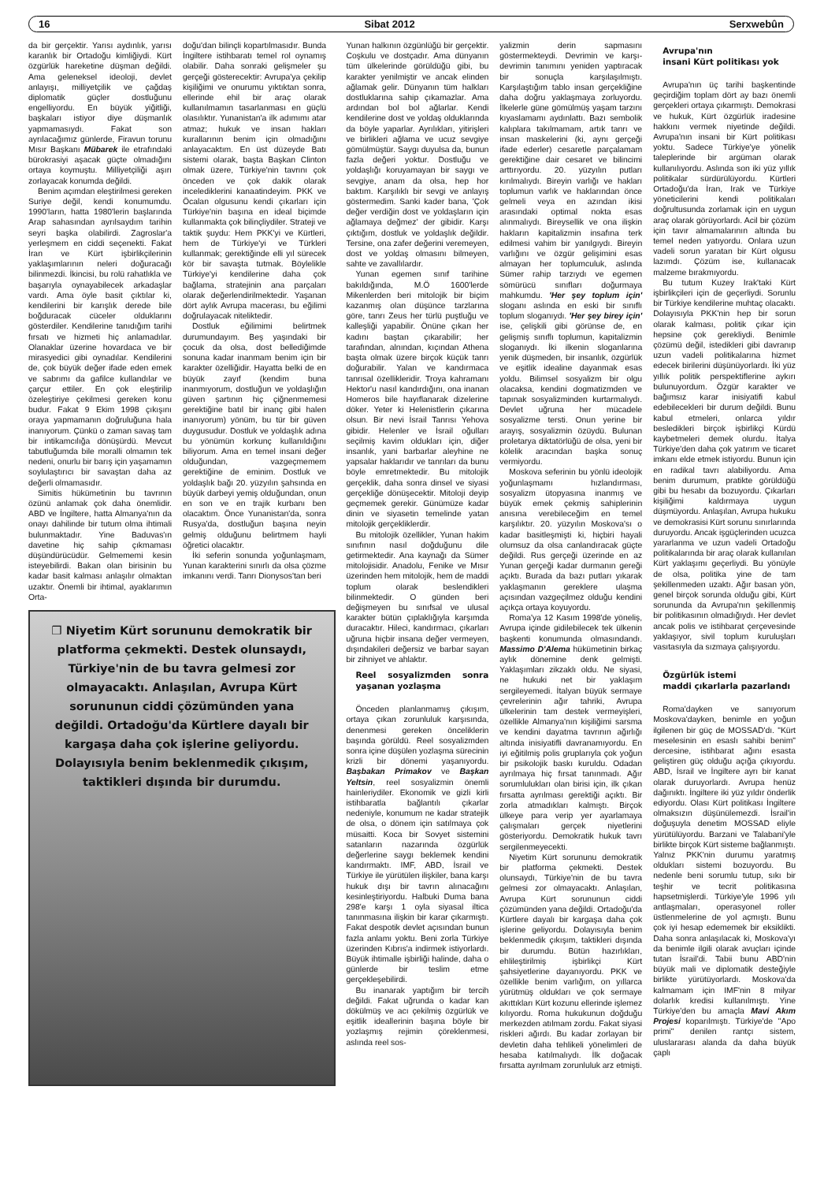16 Sibat 2012 Serxwebûn
da bir gerçektir. Yarısı aydınlık, yarısı karanlık bir Ortadoğu kimliğiydi. Kürt özgürlük hareketine düşman değildi. Ama geleneksel ideoloji, devlet anlayışı, milliyetçilik ve çağdaş diplomatik güçler dostluğunu engelliyordu. En büyük yiğitliği, başkaları istiyor diye düşmanlık yapmamasıydı. Fakat son ayrılacağımız günlerde, Firavun torunu Mısır Başkanı Mübarek ile etrafındaki bürokrasiyi aşacak güçte olmadığını ortaya koymuştu. Milliyetçiliği aşırı zorlayacak konumda değildi.
Benim açımdan eleştirilmesi gereken Suriye değil, kendi konumumdu. 1990'ların, hatta 1980'lerin başlarında Arap sahasından ayrılsaydım tarihin seyri başka olabilirdi. Zagroslar'a yerleşmem en ciddi seçenekti. Fakat İran ve Kürt işbirlikçilerinin yaklaşımlarının neleri doğuracağı bilinmezdi. İkincisi, bu rolü rahatlıkla ve başarıyla oynayabilecek arkadaşlar vardı. Ama öyle basit çıktılar ki, kendilerini bir karışlık derede bile boğduracak cüceler olduklarını gösterdiler. Kendilerine tanıdığım tarihi fırsatı ve hizmeti hiç anlamadılar. Olanaklar üzerine hovardaca ve bir mirasyedici gibi oynadılar. Kendilerini de, çok büyük değer ifade eden emek ve sabrımı da gafilce kullandılar ve çarçur ettiler. En çok eleştirilip özeleştiriye çekilmesi gereken konu budur. Fakat 9 Ekim 1998 çıkışını oraya yapmamanın doğruluğuna hala inanıyorum. Çünkü o zaman savaş tam bir intikamcılığa dönüşürdü. Mevcut tabutluğumda bile moralli olmamın tek nedeni, onurlu bir barış için yaşamamın soylulaştırıcı bir savaştan daha az değerli olmamasıdır.
Simitis hükümetinin bu tavrının özünü anlamak çok daha önemlidir. ABD ve İngiltere, hatta Almanya'nın da onayı dahilinde bir tutum olma ihtimali bulunmaktadır. Yine Baduvas'ın davetine hiç sahip çıkmaması düşündürücüdür. Gelmememi kesin isteyebilirdi. Bakan olan birisinin bu kadar basit kalması anlaşılır olmaktan uzaktır. Önemli bir ihtimal, ayaklarımın Orta-
doğu'dan bilinçli kopartılmasıdır. Bunda İngiltere istihbaratı temel rol oynamış olabilir. Daha sonraki gelişmeler şu gerçeği gösterecektir: Avrupa'ya çekilip kişiliğimi ve onurumu yıktıktan sonra, ellerinde ehil bir araç olarak kullanılmamın tasarlanması en güçlü olasılıktır. Yunanistan'a ilk adımımı atar atmaz; hukuk ve insan hakları kurallarının benim için olmadığını anlayacaktım. En üst düzeyde Batı sistemi olarak, başta Başkan Clinton olmak üzere, Türkiye'nin tavrını çok önceden ve çok dakik olarak incelediklerini kanaatindeyim. PKK ve Öcalan olgusunu kendi çıkarları için Türkiye'nin başına en ideal biçimde kullanmakta çok bilinçliydiler. Strateji ve taktik şuydu: Hem PKK'yi ve Kürtleri, hem de Türkiye'yi ve Türkleri kullanmak; gerektiğinde elli yıl sürecek kör bir savaşta tutmak. Böylelikle Türkiye'yi kendilerine daha çok bağlama, stratejinin ana parçaları olarak değerlendirilmektedir. Yaşanan dört aylık Avrupa macerası, bu eğilimi doğrulayacak niteliktedir.
Dostluk eğilimimi belirtmek durumundayım. Beş yaşındaki bir çocuk da olsa, dost bellediğimde sonuna kadar inanmam benim için bir karakter özelliğidir. Hayatta belki de en büyük zayıf (kendim buna inanmıyorum, dostluğun ve yoldaşlığın güven şartının hiç çiğnenmemesi gerektiğine batıl bir inanç gibi halen inanıyorum) yönüm, bu tür bir güven duygusudur. Dostluk ve yoldaşlık adına bu yönümün korkunç kullanıldığını biliyorum. Ama en temel insani değer olduğundan, vazgeçmemem gerektiğine de eminim. Dostluk ve yoldaşlık bağı 20. yüzyılın şahsında en büyük darbeyi yemiş olduğundan, onun en son ve en trajik kurbanı ben olacaktım. Önce Yunanistan'da, sonra Rusya'da, dostluğun başına neyin gelmiş olduğunu belirtmem hayli öğretici olacaktır.
İki seferin sonunda yoğunlaşmam, Yunan karakterini sınırlı da olsa çözme imkanını verdi. Tanrı Dionysos'tan beri
❒ Niyetim Kürt sorununu demokratik bir platforma çekmekti. Destek olunsaydı, Türkiye'nin de bu tavra gelmesi zor olmayacaktı. Anlaşılan, Avrupa Kürt sorununun ciddi çözümünden yana değildi. Ortadoğu'da Kürtlere dayalı bir kargaşa daha çok işlerine geliyordu. Dolayısıyla benim beklenmedik çıkışım, taktikleri dışında bir durumdu.
Yunan halkının özgünlüğü bir gerçektir. Coşkulu ve dostçadır. Ama dünyanın tüm ülkelerinde görüldüğü gibi, bu karakter yenilmiştir ve ancak elinden ağlamak gelir. Dünyanın tüm halkları dostluklarına sahip çıkamazlar. Ama ardından bol bol ağlarlar. Kendi kendilerine dost ve yoldaş olduklarında da böyle yaparlar. Ayrılıkları, yitirişleri ve birlikleri ağlama ve ucuz sevgiye gömülmüştür. Saygı duyulsa da, bunun fazla değeri yoktur. Dostluğu ve yoldaşlığı koruyamayan bir saygı ve sevgiye, anam da olsa, hep hor baktım. Karşılıklı bir sevgi ve anlayış göstermedim. Sanki kader bana, 'Çok değer verdiğin dost ve yoldaşların için ağlamaya değmez' der gibidir. Karşı çıktığım, dostluk ve yoldaşlık değildir. Tersine, ona zafer değerini veremeyen, dost ve yoldaş olmasını bilmeyen, sahte ve zavallılardır.
Yunan egemen sınıf tarihine bakıldığında, M.Ö 1600'lerde Mikenlerden beri mitolojik bir biçim kazanmış olan düşünce tarzlarına göre, tanrı Zeus her türlü puştluğu ve kalleşliği yapabilir. Önüne çıkan her kadını baştan çıkarabilir; her tarafından, alnından, kıçından Athena başta olmak üzere birçok küçük tanrı doğurabilir. Yalan ve kandırmaca tanrısal özellikleridir. Troya kahramanı Hektor'u nasıl kandırdığını, ona inanan Homeros bile hayıflanarak dizelerine döker. Yeter ki Helenistlerin çıkarına olsun. Bir nevi İsrail Tanrısı Yehova gibidir. Helenler ve İsrail oğulları seçilmiş kavim oldukları için, diğer insanlık, yani barbarlar aleyhine ne yapsalar haklarıdır ve tanrıları da bunu böyle emretmektedir. Bu mitolojik gerçeklik, daha sonra dinsel ve siyasi gerçekliğe dönüşecektir. Mitoloji deyip geçmemek gerekir. Günümüze kadar dinin ve siyasetin temelinde yatan mitolojik gerçekliklerdir.
Bu mitolojik özellikler, Yunan hakim sınıfının nasıl doğduğunu dile getirmektedir. Ana kaynağı da Sümer mitolojisidir. Anadolu, Fenike ve Mısır üzerinden hem mitolojik, hem de maddi toplum olarak beslendikleri bilinmektedir. O günden beri değişmeyen bu sınıfsal ve ulusal karakter bütün çıplaklığıyla karşımda duracaktır. Hileci, kandırmacı, çıkarları uğruna hiçbir insana değer vermeyen, dışındakileri değersiz ve barbar sayan bir zihniyet ve ahlaktır.
Reel sosyalizmden sonra yaşanan yozlaşma
Önceden planlanmamış çıkışım, ortaya çıkan zorunluluk karşısında, denenmesi gereken önceliklerin başında görüldü. Reel sosyalizmden sonra içine düşülen yozlaşma sürecinin krizli bir dönemi yaşanıyordu. Başbakan Primakov ve Başkan Yeltsin, reel sosyalizmin önemli hainleriydiler. Ekonomik ve gizli kirli istihbaratla bağlantılı çıkarlar nedeniyle, konumum ne kadar stratejik de olsa, o dönem için satılmaya çok müsaitti. Koca bir Sovyet sistemini satanların nazarında özgürlük değerlerine saygı beklemek kendini kandırmaktı. IMF, ABD, İsrail ve Türkiye ile yürütülen ilişkiler, bana karşı hukuk dışı bir tavrın alınacağını kesinleştiriyordu. Halbuki Duma bana 298'e karşı 1 oyla siyasal iltica tanınmasına ilişkin bir karar çıkarmıştı. Fakat despotik devlet açısından bunun fazla anlamı yoktu. Beni zorla Türkiye üzerinden Kıbrıs'a indirmek istiyorlardı. Büyük ihtimalle işbirliği halinde, daha o günlerde bir teslim etme gerçekleşebilirdi.
Bu inanarak yaptığım bir tercih değildi. Fakat uğrunda o kadar kan dökülmüş ve acı çekilmiş özgürlük ve eşitlik ideallerinin başına böyle bir yozlaşmış rejimin çöreklenmesi, aslında reel sos-
yalizmin derin sapmasını göstermekteydi. Devrimin ve karşı-devrimin tanımını yeniden yaptıracak bir sonuçla karşılaşılmıştı. Karşılaştığım tablo insan gerçekliğine daha doğru yaklaşmaya zorluyordu. İlkelerle güne gömülmüş yaşam tarzını kıyaslamamı aydınlattı. Bazı sembolik kalıplara takılmamam, artık tanrı ve insan maskelerini (ki, aynı gerçeği ifade ederler) cesaretle parçalamam gerektiğine dair cesaret ve bilincimi arttırıyordu. 20. yüzyılın putları kırılmalıydı. Bireyin varlığı ve hakları toplumun varlık ve haklarından önce gelmeli veya en azından ikisi arasındaki optimal nokta esas alınmalıydı. Bireysellik ve ona ilişkin hakların kapitalizmin insafına terk edilmesi vahim bir yanılgıydı. Bireyin varlığını ve özgür gelişimini esas almayan her toplumculuk, aslında Sümer rahip tarzıydı ve egemen sömürücü sınıfları doğurmaya mahkumdu. 'Her şey toplum için' sloganı aslında en eski bir sınıflı toplum sloganıydı. 'Her şey birey için' ise, çelişkili gibi görünse de, en gelişmiş sınıflı toplumun, kapitalizmin sloganıydı. İki ilkenin sloganlarına yenik düşmeden, bir insanlık, özgürlük ve eşitlik idealine dayanmak esas yoldu. Bilimsel sosyalizm bir olgu olacaksa, kendini dogmatizmden ve tapınak sosyalizminden kurtarmalıydı. Devlet uğruna her mücadele sosyalizme tersti. Onun yerine bir arayış, sosyalizmin özüydü. Bulunan proletarya diktatörlüğü de olsa, yeni bir kölelik aracından başka sonuç vermiyordu.
Moskova seferinin bu yönlü ideolojik yoğunlaşmamı hızlandırması, sosyalizm ütopyasına inanmış ve büyük emek çekmiş sahiplerinin anısına verebileceğim en temel karşılıktır. 20. yüzyılın Moskova'sı o kadar basitleşmişti ki, hiçbiri hayali olumsuz da olsa canlandıracak güçte değildi. Rus gerçeği üzerinde en az Yunan gerçeği kadar durmanın gereği açıktı. Burada da bazı putları yıkarak yaklaşmanın gereklere ulaşma açısından vazgeçilmez olduğu kendini açıkça ortaya koyuyordu.
Roma'ya 12 Kasım 1998'de yöneliş, Avrupa içinde gidilebilecek tek ülkenin başkenti konumunda olmasındandı. Massimo D'Alema hükümetinin birkaç aylık dönemine denk gelmişti. Yaklaşımları zikzaklı oldu. Ne siyasi, ne hukuki net bir yaklaşım sergileyemedi. İtalyan büyük sermaye çevrelerinin ağır tahriki, Avrupa ülkelerinin tam destek vermeyişleri, özellikle Almanya'nın kişiliğimi sarsma ve kendini dayatma tavrının ağırlığı altında inisiyatifli davranamıyordu. En iyi eğitilmiş polis gruplarıyla çok yoğun bir psikolojik baskı kuruldu. Odadan ayrılmaya hiç fırsat tanınmadı. Ağır sorumlulukları olan birisi için, ilk çıkan fırsatta ayrılması gerektiği açıktı. Bir zorla atmadıkları kalmıştı. Birçok ülkeye para verip yer ayarlamaya çalışmaları gerçek niyetlerini gösteriyordu. Demokratik hukuk tavrı sergilenmeyecekti.
Niyetim Kürt sorununu demokratik bir platforma çekmekti. Destek olunsaydı, Türkiye'nin de bu tavra gelmesi zor olmayacaktı. Anlaşılan, Avrupa Kürt sorununun ciddi çözümünden yana değildi. Ortadoğu'da Kürtlere dayalı bir kargaşa daha çok işlerine geliyordu. Dolayısıyla benim beklenmedik çıkışım, taktikleri dışında bir durumdu. Bütün hazırlıkları, ehlileştirilmiş işbirlikçi Kürt şahsiyetlerine dayanıyordu. PKK ve özellikle benim varlığım, on yıllarca yürütmüş oldukları ve çok sermaye akıttıkları Kürt kozunu ellerinde işlemez kılıyordu. Roma hukukunun doğduğu merkezden atılmam zordu. Fakat siyasi riskleri ağırdı. Bu kadar zorlayan bir devletin daha tehlikeli yönelimleri de hesaba katılmalıydı. İlk doğacak fırsatta ayrılmam zorunluluk arz etmişti.
Avrupa'nın
insani Kürt politikası yok
Avrupa'nın üç tarihi başkentinde geçirdiğim toplam dört ay bazı önemli gerçekleri ortaya çıkarmıştı. Demokrasi ve hukuk, Kürt özgürlük iradesine hakkını vermek niyetinde değildi. Avrupa'nın insani bir Kürt politikası yoktu. Sadece Türkiye'ye yönelik taleplerinde bir argüman olarak kullanılıyordu. Aslında son iki yüz yıllık politikalar sürdürülüyordu. Kürtleri Ortadoğu'da İran, Irak ve Türkiye yöneticilerini kendi politikaları doğrultusunda zorlamak için en uygun araç olarak görüyorlardı. Acil bir çözüm için tavır almamalarının altında bu temel neden yatıyordu. Onlara uzun vadeli sorun yaratan bir Kürt olgusu lazımdı. Çözüm ise, kullanacak malzeme bırakmıyordu.
Bu tutum Kuzey Irak'taki Kürt işbirlikçileri için de geçerliydi. Sorunlu bir Türkiye kendilerine muhtaç olacaktı. Dolayısıyla PKK'nin hep bir sorun olarak kalması, politik çıkar için hepsine çok gerekliydi. Benimle çözümü değil, istedikleri gibi davranıp uzun vadeli politikalarına hizmet edecek birilerini düşünüyorlardı. İki yüz yıllık politik perspektiflerine aykırı bulunuyordum. Özgür karakter ve bağımsız karar inisiyatifi kabul edebilecekleri bir durum değildi. Bunu kabul etmeleri, onlarca yıldır besledikleri birçok işbirlikçi Kürdü kaybetmeleri demek olurdu. İtalya Türkiye'den daha çok yatırım ve ticaret imkanı elde etmek istiyordu. Bunun için en radikal tavrı alabiliyordu. Ama benim durumum, pratikte görüldüğü gibi bu hesabı da bozuyordu. Çıkarları kişiliğimi kaldırmaya uygun düşmüyordu. Anlaşılan, Avrupa hukuku ve demokrasisi Kürt sorunu sınırlarında duruyordu. Ancak işgüçlerinden ucuzca yararlanma ve uzun vadeli Ortadoğu politikalarında bir araç olarak kullanılan Kürt yaklaşımı geçerliydi. Bu yönüyle de olsa, politika yine de tam şekillenmeden uzaktı. Ağır basan yön, genel birçok sorunda olduğu gibi, Kürt sorununda da Avrupa'nın şekillenmiş bir politikasının olmadığıydı. Her devlet ancak polis ve istihbarat çerçevesinde yaklaşıyor, sivil toplum kuruluşları vasıtasıyla da sızmaya çalışıyordu.
Özgürlük istemi
maddi çıkarlarla pazarlandı
Roma'dayken ve sanıyorum Moskova'dayken, benimle en yoğun ilgilenen bir güç de MOSSAD'dı. "Kürt meselesinin en esaslı sahibi benim" dercesine, istihbarat ağını esasta geliştiren güç olduğu açığa çıkıyordu. ABD, İsrail ve İngiltere ayrı bir kanat olarak duruyorlardı. Avrupa henüz dağınıktı. İngiltere iki yüz yıldır önderlik ediyordu. Olası Kürt politikası İngiltere olmaksızın düşünülemezdi. İsrail'in doğuşuyla denetim MOSSAD eliyle yürütülüyordu. Barzani ve Talabani'yle birlikte birçok Kürt sisteme bağlanmıştı. Yalnız PKK'nin durumu yaratmış oldukları sistemi bozuyordu. Bu nedenle beni sorumlu tutup, sıkı bir teşhir ve tecrit politikasına hapsetmişlerdi. Türkiye'yle 1996 yılı antlaşmaları, operasyonel roller üstlenmelerine de yol açmıştı. Bunu çok iyi hesap edememek bir eksiklikti. Daha sonra anlaşılacak ki, Moskova'yı da benimle ilgili olarak avuçları içinde tutan İsrail'di. Tabii bunu ABD'nin büyük mali ve diplomatik desteğiyle birlikte yürütüyorlardı. Moskova'da kalmamam için IMF'nin 8 milyar dolarlık kredisi kullanılmıştı. Yine Türkiye'den bu amaçla Mavi Akım Projesi koparılmıştı. Türkiye'de "Apo primi" denilen rantçı sistem, uluslararası alanda da daha büyük çaplı